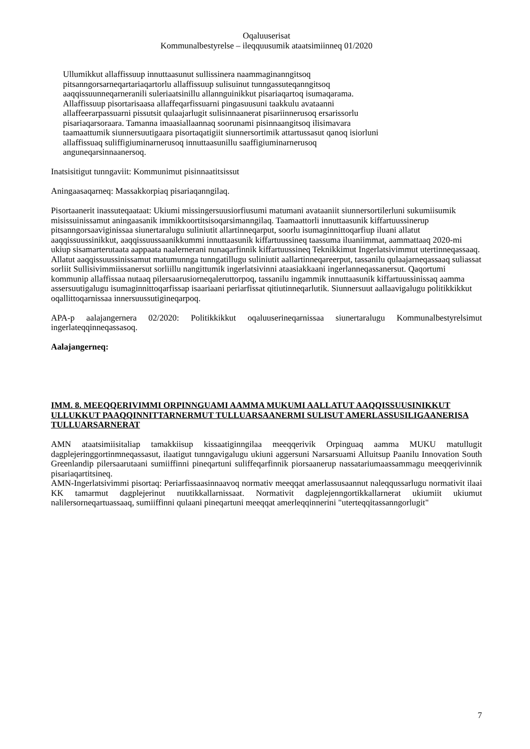Oqaluuserisat
Kommunalbestyrelse – ileqquusumik ataatsimiinneq 01/2020
Ullumikkut allaffissuup innuttaasunut sullissinera naammaginanngitsoq
pitsanngorsarneqartariaqartorlu allaffissuup sulisuinut tunngassuteqanngitsoq
aaqqissuunneqarneranili suleriaatsinillu allannguinikkut pisariaqartoq isumaqarama.
Allaffissuup pisortarisaasa allaffeqarfissuarni pingasuusuni taakkulu avataanni
allaffeerarpassuarni pissutsit qulaajarlugit sulisinnaanerat pisariinnerusoq ersarissorlu
pisariaqarsoraara. Tamanna imaasiallaannaq soorunami pisinnaangitsoq ilisimavara
taamaattumik siunnersuutigaara pisortaqatigiit siunnersortimik attartussasut qanoq isiorluni
allaffissuaq suliffigiuminarnerusoq innuttaasunillu saaffigiuminarnerusoq
anguneqarsinnaanersoq.
Inatsisitigut tunngaviit: Kommunimut pisinnaatitsissut
Aningaasaqarneq: Massakkorpiaq pisariaqanngilaq.
Pisortaanerit inassuteqaataat: Ukiumi missingersuusiorfiusumi matumani avataaniit siunnersortilerluni sukumiisumik misissuinissamut aningaasanik immikkoortitsisoqarsimanngilaq. Taamaattorli innuttaasunik kiffartuussinerup pitsanngorsaaviginissaa siunertaralugu suliniutit allartinneqarput, soorlu isumaginnittoqarfiup iluani allatut aaqqissuussinikkut, aaqqissuussaanikkummi innuttaasunik kiffartuussineq taassuma iluaniimmat, aammattaaq 2020-mi ukiup sisamarterutaata aappaata naalernerani nunaqarfinnik kiffartuussineq Teknikkimut Ingerlatsivimmut utertinneqassaaq. Allatut aaqqissuussinissamut matumunnga tunngatillugu suliniutit aallartinneqareerput, tassanilu qulaajarneqassaaq suliassat sorliit Sullisivimmiissanersut sorliillu nangittumik ingerlatsivinni ataasiakkaani ingerlanneqassanersut. Qaqortumi kommunip allaffissaa nutaaq pilersaarusiorneqaleruttorpoq, tassanilu ingammik innuttaasunik kiffartuussinissaq aamma assersuutigalugu isumaginnittoqarfissap isaariaani periarfissat qitiutinneqarlutik. Siunnersuut aallaavigalugu politikkikkut oqallittoqarnissaa innersuussutigineqarpoq.
APA-p aalajangernera 02/2020: Politikkikkut oqaluuserineqarnissaa siunertaralugu Kommunalbestyrelsimut ingerlateqqinneqassasoq.
Aalajangerneq:
IMM. 8. MEEQQERIVIMMI ORPINNGUAMI AAMMA MUKUMI AALLATUT AAQQISSUUSINIKKUT ULLUKKUT PAAQQINNITTARNERMUT TULLUARSAANERMI SULISUT AMERLASSUSILIGAANERISA TULLUARSARNERAT
AMN ataatsimiisitaliap tamakkiisup kissaatiginngilaa meeqqerivik Orpinguaq aamma MUKU matullugit dagplejeringgortinmneqassasut, ilaatigut tunngavigalugu ukiuni aggersuni Narsarsuami Alluitsup Paanilu Innovation South Greenlandip pilersaarutaani sumiiffinni pineqartuni suliffeqarfinnik piorsaanerup nassatariumaassammagu meeqqerivinnik pisariaqartitsineq.
AMN-Ingerlatsivimmi pisortaq: Periarfissaasinnaavoq normativ meeqqat amerlassusaannut naleqqussarlugu normativit ilaai KK tamarmut dagplejerinut nuutikkallarnissaat. Normativit dagplejenngortikkallarnerat ukiumiit ukiumut nalilersorneqartuassaaq, sumiiffinni qulaani pineqartuni meeqqat amerleqqinnerini "uterteqqitassanngorlugit"
7